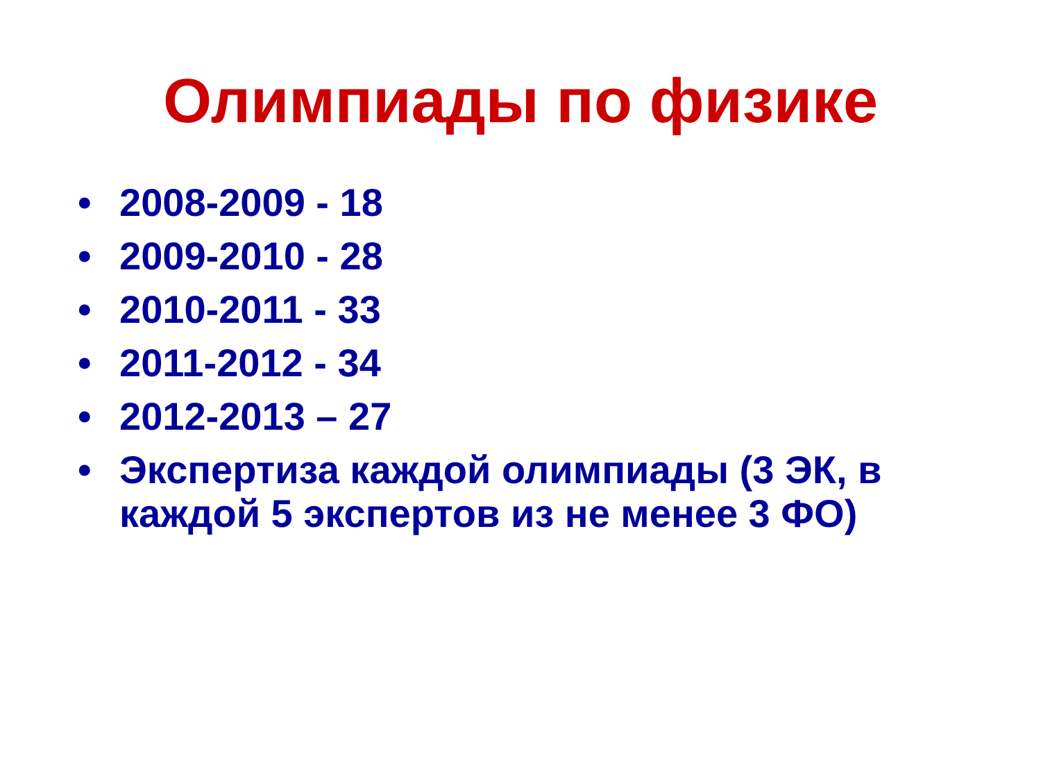Олимпиады по физике
• 2008-2009 - 18
• 2009-2010 - 28
• 2010-2011 - 33
• 2011-2012 - 34
• 2012-2013 – 27
• Экспертиза каждой олимпиады (3 ЭК, в каждой 5 экспертов из не менее 3 ФО)